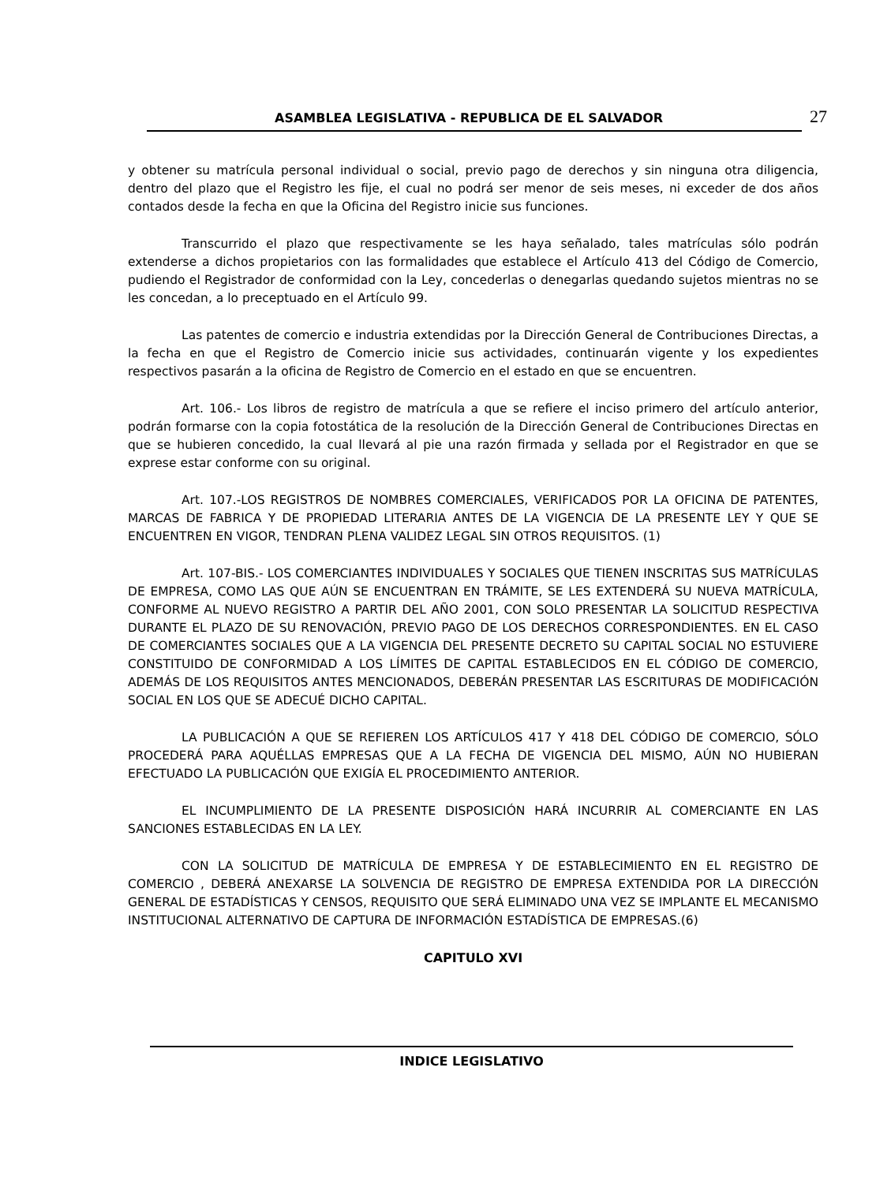ASAMBLEA LEGISLATIVA - REPUBLICA DE EL SALVADOR 27
y obtener su matrícula personal individual o social, previo pago de derechos y sin ninguna otra diligencia, dentro del plazo que el Registro les fije, el cual no podrá ser menor de seis meses, ni exceder de dos años contados desde la fecha en que la Oficina del Registro inicie sus funciones.
Transcurrido el plazo que respectivamente se les haya señalado, tales matrículas sólo podrán extenderse a dichos propietarios con las formalidades que establece el Artículo 413 del Código de Comercio, pudiendo el Registrador de conformidad con la Ley, concederlas o denegarlas quedando sujetos mientras no se les concedan, a lo preceptuado en el Artículo 99.
Las patentes de comercio e industria extendidas por la Dirección General de Contribuciones Directas, a la fecha en que el Registro de Comercio inicie sus actividades, continuarán vigente y los expedientes respectivos pasarán a la oficina de Registro de Comercio en el estado en que se encuentren.
Art. 106.- Los libros de registro de matrícula a que se refiere el inciso primero del artículo anterior, podrán formarse con la copia fotostática de la resolución de la Dirección General de Contribuciones Directas en que se hubieren concedido, la cual llevará al pie una razón firmada y sellada por el Registrador en que se exprese estar conforme con su original.
Art. 107.-LOS REGISTROS DE NOMBRES COMERCIALES, VERIFICADOS POR LA OFICINA DE PATENTES, MARCAS DE FABRICA Y DE PROPIEDAD LITERARIA ANTES DE LA VIGENCIA DE LA PRESENTE LEY Y QUE SE ENCUENTREN EN VIGOR, TENDRAN PLENA VALIDEZ LEGAL SIN OTROS REQUISITOS. (1)
Art. 107-BIS.- LOS COMERCIANTES INDIVIDUALES Y SOCIALES QUE TIENEN INSCRITAS SUS MATRÍCULAS DE EMPRESA, COMO LAS QUE AÚN SE ENCUENTRAN EN TRÁMITE, SE LES EXTENDERÁ SU NUEVA MATRÍCULA, CONFORME AL NUEVO REGISTRO A PARTIR DEL AÑO 2001, CON SOLO PRESENTAR LA SOLICITUD RESPECTIVA DURANTE EL PLAZO DE SU RENOVACIÓN, PREVIO PAGO DE LOS DERECHOS CORRESPONDIENTES. EN EL CASO DE COMERCIANTES SOCIALES QUE A LA VIGENCIA DEL PRESENTE DECRETO SU CAPITAL SOCIAL NO ESTUVIERE CONSTITUIDO DE CONFORMIDAD A LOS LÍMITES DE CAPITAL ESTABLECIDOS EN EL CÓDIGO DE COMERCIO, ADEMÁS DE LOS REQUISITOS ANTES MENCIONADOS, DEBERÁN PRESENTAR LAS ESCRITURAS DE MODIFICACIÓN SOCIAL EN LOS QUE SE ADECUÉ DICHO CAPITAL.
LA PUBLICACIÓN A QUE SE REFIEREN LOS ARTÍCULOS 417 Y 418 DEL CÓDIGO DE COMERCIO, SÓLO PROCEDERÁ PARA AQUÉLLAS EMPRESAS QUE A LA FECHA DE VIGENCIA DEL MISMO, AÚN NO HUBIERAN EFECTUADO LA PUBLICACIÓN QUE EXIGÍA EL PROCEDIMIENTO ANTERIOR.
EL INCUMPLIMIENTO DE LA PRESENTE DISPOSICIÓN HARÁ INCURRIR AL COMERCIANTE EN LAS SANCIONES ESTABLECIDAS EN LA LEY.
CON LA SOLICITUD DE MATRÍCULA DE EMPRESA Y DE ESTABLECIMIENTO EN EL REGISTRO DE COMERCIO , DEBERÁ ANEXARSE LA SOLVENCIA DE REGISTRO DE EMPRESA EXTENDIDA POR LA DIRECCIÓN GENERAL DE ESTADÍSTICAS Y CENSOS, REQUISITO QUE SERÁ ELIMINADO UNA VEZ SE IMPLANTE EL MECANISMO INSTITUCIONAL ALTERNATIVO DE CAPTURA DE INFORMACIÓN ESTADÍSTICA DE EMPRESAS.(6)
CAPITULO XVI
INDICE LEGISLATIVO